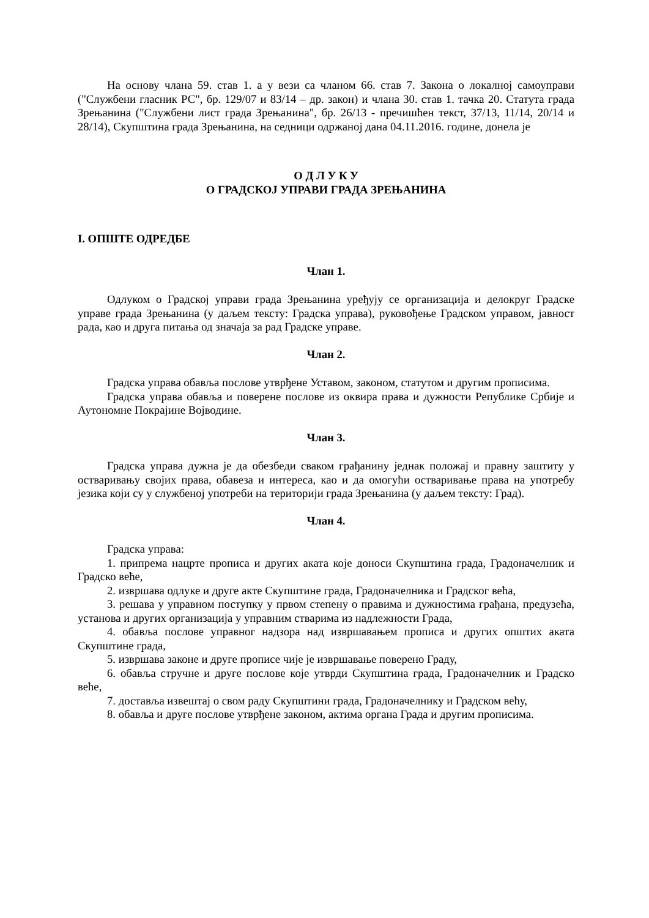На основу члана 59. став 1. а у вези са чланом 66. став 7. Закона о локалној самоуправи ("Службени гласник РС", бр. 129/07 и 83/14 – др. закон) и члана 30. став 1. тачка 20. Статута града Зрењанина ("Службени лист града Зрењанина", бр. 26/13 - пречишћен текст, 37/13, 11/14, 20/14 и 28/14), Скупштина града Зрењанина, на седници одржаној дана 04.11.2016. године, донела је
О Д Л У К У
О ГРАДСКОЈ УПРАВИ ГРАДА ЗРЕЊАНИНА
I. ОПШТЕ ОДРЕДБЕ
Члан 1.
Одлуком о Градској управи града Зрењанина уређују се организација и делокруг Градске управе града Зрењанина (у даљем тексту: Градска управа), руковођење Градском управом, јавност рада, као и друга питања од значаја за рад Градске управе.
Члан 2.
Градска управа обавља послове утврђене Уставом, законом, статутом и другим прописима.
Градска управа обавља и поверене послове из оквира права и дужности Републике Србије и Аутономне Покрајине Војводине.
Члан 3.
Градска управа дужна је да обезбеди сваком грађанину једнак положај и правну заштиту у остваривању својих права, обавеза и интереса, као и да омогући остваривање права на употребу језика који су у службеној употреби на територији града Зрењанина (у даљем тексту: Град).
Члан 4.
Градска управа:
1. припрема нацрте прописа и других аката које доноси Скупштина града, Градоначелник и Градско веће,
2. извршава одлуке и друге акте Скупштине града, Градоначелника и Градског већа,
3. решава у управном поступку у првом степену о правима и дужностима грађана, предузећа, установа и других организација у управним стварима из надлежности Града,
4. обавља послове управног надзора над извршавањем прописа и других општих аката Скупштине града,
5. извршава законе и друге прописе чије је извршавање поверено Граду,
6. обавља стручне и друге послове које утврди Скупштина града, Градоначелник и Градско веће,
7. доставља извештај о свом раду Скупштини града, Градоначелнику и Градском већу,
8. обавља и друге послове утврђене законом, актима органа Града и другим прописима.